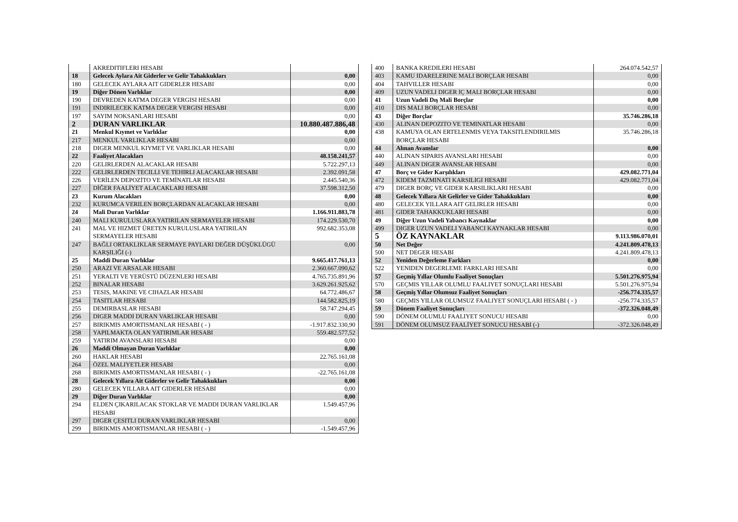| | AKREDITIFLERI HESABI | |
| 18 | Gelecek Aylara Ait Giderler ve Gelir Tahakkukları | 0,00 |
| 180 | GELECEK AYLARA AIT GIDERLER HESABI | 0,00 |
| 19 | Diğer Dönen Varlıklar | 0,00 |
| 190 | DEVREDEN KATMA DEGER VERGISI HESABI | 0,00 |
| 191 | INDIRILECEK KATMA DEGER VERGISI HESABI | 0,00 |
| 197 | SAYIM NOKSANLARI HESABI | 0,00 |
| 2 | DURAN VARLIKLAR | 10.880.487.886,48 |
| 21 | Menkul Kıymet ve Varlıklar | 0,00 |
| 217 | MENKUL VARLIKLAR HESABI | 0,00 |
| 218 | DIGER MENKUL KIYMET VE VARLIKLAR HESABI | 0,00 |
| 22 | Faaliyet Alacakları | 48.158.241,57 |
| 220 | GELIRLERDEN ALACAKLAR HESABI | 5.722.297,13 |
| 222 | GELIRLERDEN TECILLI VE TEHIRLI ALACAKLAR HESABI | 2.392.091,58 |
| 226 | VERİLEN DEPOZİTO VE TEMİNATLAR HESABI | 2.445.540,36 |
| 227 | DİĞER FAALİYET ALACAKLARI HESABI | 37.598.312,50 |
| 23 | Kurum Alacakları | 0,00 |
| 232 | KURUMCA VERILEN BORÇLARDAN ALACAKLAR HESABI | 0,00 |
| 24 | Mali Duran Varlıklar | 1.166.911.883,78 |
| 240 | MALI KURULUSLARA YATIRILAN SERMAYELER HESABI | 174.229.530,70 |
| 241 | MAL VE HIZMET ÜRETEN KURULUSLARA YATIRILAN SERMAYELER HESABI | 992.682.353,08 |
| 247 | BAĞLI ORTAKLIKLAR SERMAYE PAYLARI DEĞER DÜŞÜKLÜGÜ KARŞILIĞI (-) | 0,00 |
| 25 | Maddi Duran Varlıklar | 9.665.417.761,13 |
| 250 | ARAZI VE ARSALAR HESABI | 2.360.667.090,62 |
| 251 | YERALTI VE YERÜSTÜ DÜZENLERI HESABI | 4.765.735.891,96 |
| 252 | BINALAR HESABI | 3.629.261.925,62 |
| 253 | TESIS, MAKINE VE CIHAZLAR HESABI | 64.772.486,67 |
| 254 | TASITLAR HESABI | 144.582.825,19 |
| 255 | DEMIRBASLAR HESABI | 58.747.294,45 |
| 256 | DIGER MADDI DURAN VARLIKLAR HESABI | 0,00 |
| 257 | BIRIKMIS AMORTISMANLAR HESABI ( - ) | -1.917.832.330,90 |
| 258 | YAPILMAKTA OLAN YATIRIMLAR HESABI | 559.482.577,52 |
| 259 | YATIRIM AVANSLARI HESABI | 0,00 |
| 26 | Maddi Olmayan Duran Varlıklar | 0,00 |
| 260 | HAKLAR HESABI | 22.765.161,08 |
| 264 | ÖZEL MALIYETLER HESABI | 0,00 |
| 268 | BIRIKMIS AMORTISMANLAR HESABI ( - ) | -22.765.161,08 |
| 28 | Gelecek Yıllara Ait Giderler ve Gelir Tahakkukları | 0,00 |
| 280 | GELECEK YILLARA AIT GIDERLER HESABI | 0,00 |
| 29 | Diğer Duran Varlıklar | 0,00 |
| 294 | ELDEN ÇIKARILACAK STOKLAR VE MADDI DURAN VARLIKLAR HESABI | 1.549.457,96 |
| 297 | DIGER ÇESITLI DURAN VARLIKLAR HESABI | 0,00 |
| 299 | BIRIKMIS AMORTISMANLAR HESABI ( - ) | -1.549.457,96 |
| 400 | BANKA KREDILERI HESABI | 264.074.542,57 |
| 403 | KAMU IDARELERINE MALI BORÇLAR HESABI | 0,00 |
| 404 | TAHVILLER HESABI | 0,00 |
| 409 | UZUN VADELI DIGER IÇ MALI BORÇLAR HESABI | 0,00 |
| 41 | Uzun Vadeli Dış Mali Borçlar | 0,00 |
| 410 | DIS MALI BORÇLAR HESABI | 0,00 |
| 43 | Diğer Borçlar | 35.746.286,18 |
| 430 | ALINAN DEPOZITO VE TEMINATLAR HESABI | 0,00 |
| 438 | KAMUYA OLAN ERTELENMIS VEYA TAKSITLENDIRILMIS BORÇLAR HESABI | 35.746.286,18 |
| 44 | Alınan Avanslar | 0,00 |
| 440 | ALINAN SIPARIS AVANSLARI HESABI | 0,00 |
| 449 | ALINAN DIGER AVANSLAR HESABI | 0,00 |
| 47 | Borç ve Gider Karşılıkları | 429.082.771,04 |
| 472 | KIDEM TAZMINATI KARSILIGI HESABI | 429.082.771,04 |
| 479 | DIGER BORÇ VE GIDER KARSILIKLARI HESABI | 0,00 |
| 48 | Gelecek Yıllara Ait Gelirler ve Gider Tahakkukları | 0,00 |
| 480 | GELECEK YILLARA AIT GELIRLER HESABI | 0,00 |
| 481 | GIDER TAHAKKUKLARI HESABI | 0,00 |
| 49 | Diğer Uzun Vadeli Yabancı Kaynaklar | 0,00 |
| 499 | DIGER UZUN VADELI YABANCI KAYNAKLAR HESABI | 0,00 |
| 5 | ÖZ KAYNAKLAR | 9.113.986.070,01 |
| 50 | Net Değer | 4.241.809.478,13 |
| 500 | NET DEGER HESABI | 4.241.809.478,13 |
| 52 | Yeniden Değerleme Farkları | 0,00 |
| 522 | YENIDEN DEGERLEME FARKLARI HESABI | 0,00 |
| 57 | Geçmiş Yıllar Olumlu Faaliyet Sonuçları | 5.501.276.975,94 |
| 570 | GEÇMIS YILLAR OLUMLU FAALIYET SONUÇLARI HESABI | 5.501.276.975,94 |
| 58 | Geçmiş Yıllar Olumsuz Faaliyet Sonuçları | -256.774.335,57 |
| 580 | GEÇMIS YILLAR OLUMSUZ FAALIYET SONUÇLARI HESABI ( - ) | -256.774.335,57 |
| 59 | Dönem Faaliyet Sonuçları | -372.326.048,49 |
| 590 | DÖNEM OLUMLU FAALIYET SONUCU HESABI | 0,00 |
| 591 | DÖNEM OLUMSUZ FAALİYET SONUCU HESABI (-) | -372.326.048,49 |